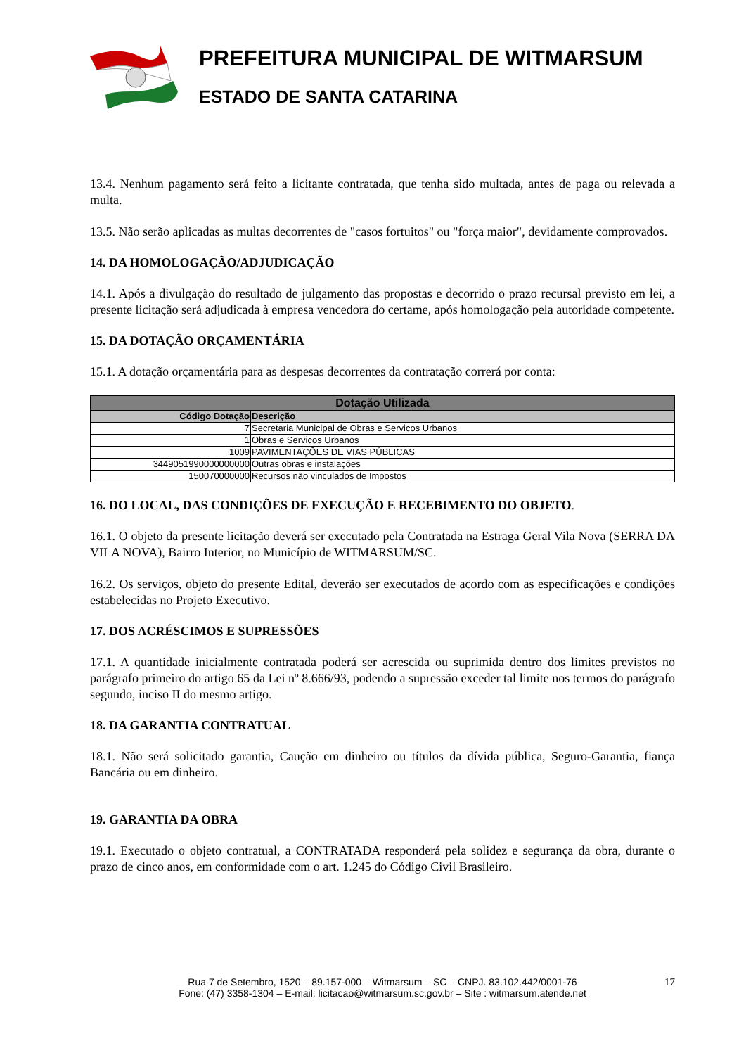PREFEITURA MUNICIPAL DE WITMARSUM
ESTADO DE SANTA CATARINA
13.4. Nenhum pagamento será feito a licitante contratada, que tenha sido multada, antes de paga ou relevada a multa.
13.5. Não serão aplicadas as multas decorrentes de "casos fortuitos" ou "força maior", devidamente comprovados.
14. DA HOMOLOGAÇÃO/ADJUDICAÇÃO
14.1. Após a divulgação do resultado de julgamento das propostas e decorrido o prazo recursal previsto em lei, a presente licitação será adjudicada à empresa vencedora do certame, após homologação pela autoridade competente.
15. DA DOTAÇÃO ORÇAMENTÁRIA
15.1. A dotação orçamentária para as despesas decorrentes da contratação correrá por conta:
| Dotação Utilizada | |
| --- | --- |
| Código Dotação | Descrição |
| 7 | Secretaria Municipal de Obras e Servicos Urbanos |
| 1 | Obras e Servicos Urbanos |
| 1009 | PAVIMENTAÇÕES DE VIAS PÚBLICAS |
| 3449051990000000000 | Outras obras e instalações |
| 150070000000 | Recursos não vinculados de Impostos |
16. DO LOCAL, DAS CONDIÇÕES DE EXECUÇÃO E RECEBIMENTO DO OBJETO.
16.1. O objeto da presente licitação deverá ser executado pela Contratada na Estraga Geral Vila Nova (SERRA DA VILA NOVA), Bairro Interior, no Município de WITMARSUM/SC.
16.2. Os serviços, objeto do presente Edital, deverão ser executados de acordo com as especificações e condições estabelecidas no Projeto Executivo.
17. DOS ACRÉSCIMOS E SUPRESSÕES
17.1. A quantidade inicialmente contratada poderá ser acrescida ou suprimida dentro dos limites previstos no parágrafo primeiro do artigo 65 da Lei nº 8.666/93, podendo a supressão exceder tal limite nos termos do parágrafo segundo, inciso II do mesmo artigo.
18. DA GARANTIA CONTRATUAL
18.1. Não será solicitado garantia, Caução em dinheiro ou títulos da dívida pública, Seguro-Garantia, fiança Bancária ou em dinheiro.
19. GARANTIA DA OBRA
19.1. Executado o objeto contratual, a CONTRATADA responderá pela solidez e segurança da obra, durante o prazo de cinco anos, em conformidade com o art. 1.245 do Código Civil Brasileiro.
17 Rua 7 de Setembro, 1520 – 89.157-000 – Witmarsum – SC – CNPJ. 83.102.442/0001-76
Fone: (47) 3358-1304 – E-mail: licitacao@witmarsum.sc.gov.br – Site : witmarsum.atende.net